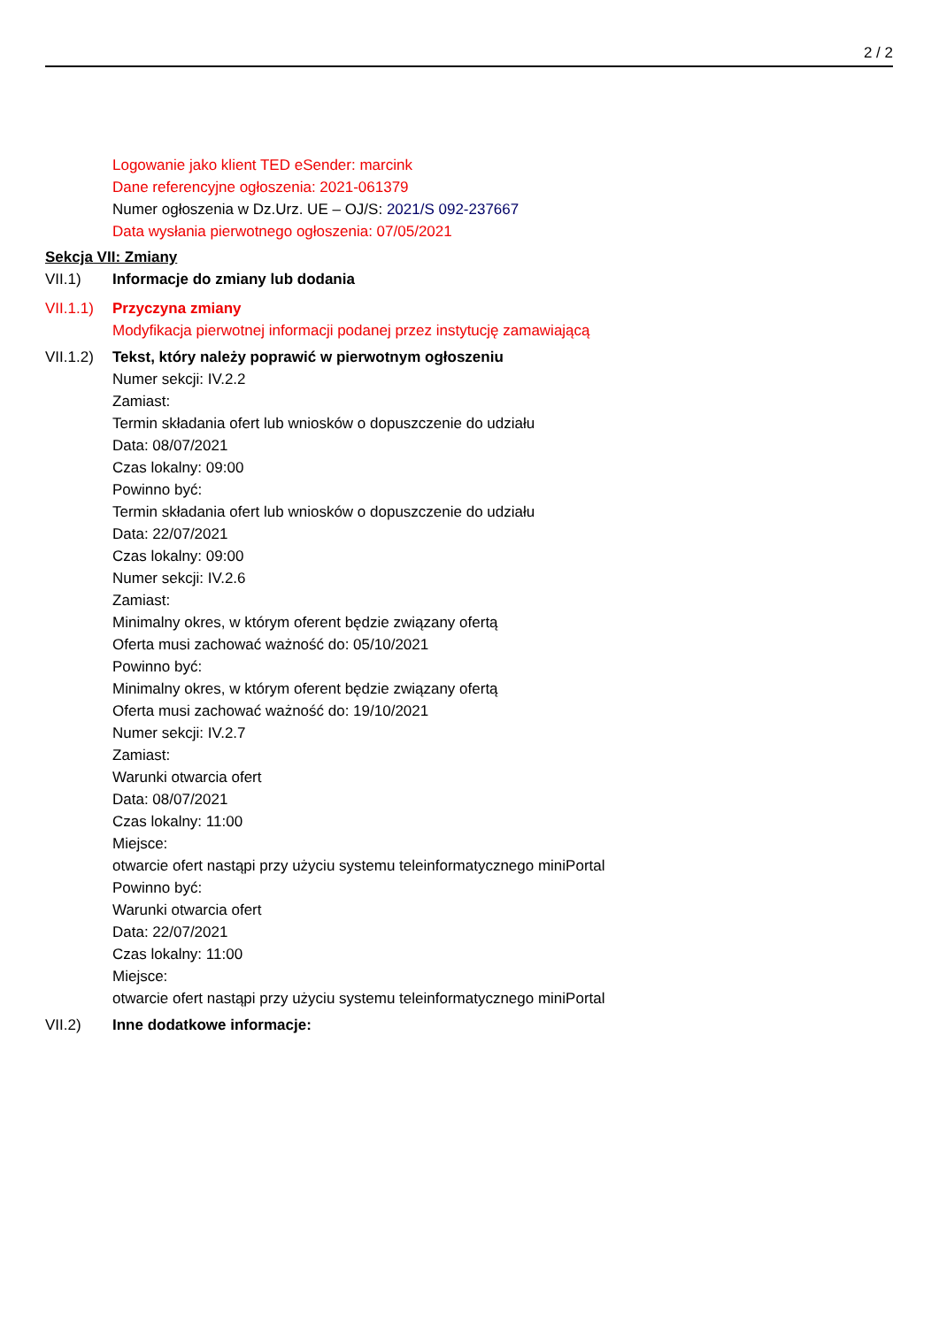2 / 2
Logowanie jako klient TED eSender: marcink
Dane referencyjne ogłoszenia: 2021-061379
Numer ogłoszenia w Dz.Urz. UE – OJ/S: 2021/S 092-237667
Data wysłania pierwotnego ogłoszenia: 07/05/2021
Sekcja VII: Zmiany
VII.1) Informacje do zmiany lub dodania
VII.1.1)
Przyczyna zmiany
Modyfikacja pierwotnej informacji podanej przez instytucję zamawiającą
VII.1.2)
Tekst, który należy poprawić w pierwotnym ogłoszeniu
Numer sekcji: IV.2.2
Zamiast:
Termin składania ofert lub wniosków o dopuszczenie do udziału
Data: 08/07/2021
Czas lokalny: 09:00
Powinno być:
Termin składania ofert lub wniosków o dopuszczenie do udziału
Data: 22/07/2021
Czas lokalny: 09:00
Numer sekcji: IV.2.6
Zamiast:
Minimalny okres, w którym oferent będzie związany ofertą
Oferta musi zachować ważność do: 05/10/2021
Powinno być:
Minimalny okres, w którym oferent będzie związany ofertą
Oferta musi zachować ważność do: 19/10/2021
Numer sekcji: IV.2.7
Zamiast:
Warunki otwarcia ofert
Data: 08/07/2021
Czas lokalny: 11:00
Miejsce:
otwarcie ofert nastąpi przy użyciu systemu teleinformatycznego miniPortal
Powinno być:
Warunki otwarcia ofert
Data: 22/07/2021
Czas lokalny: 11:00
Miejsce:
otwarcie ofert nastąpi przy użyciu systemu teleinformatycznego miniPortal
VII.2) Inne dodatkowe informacje: